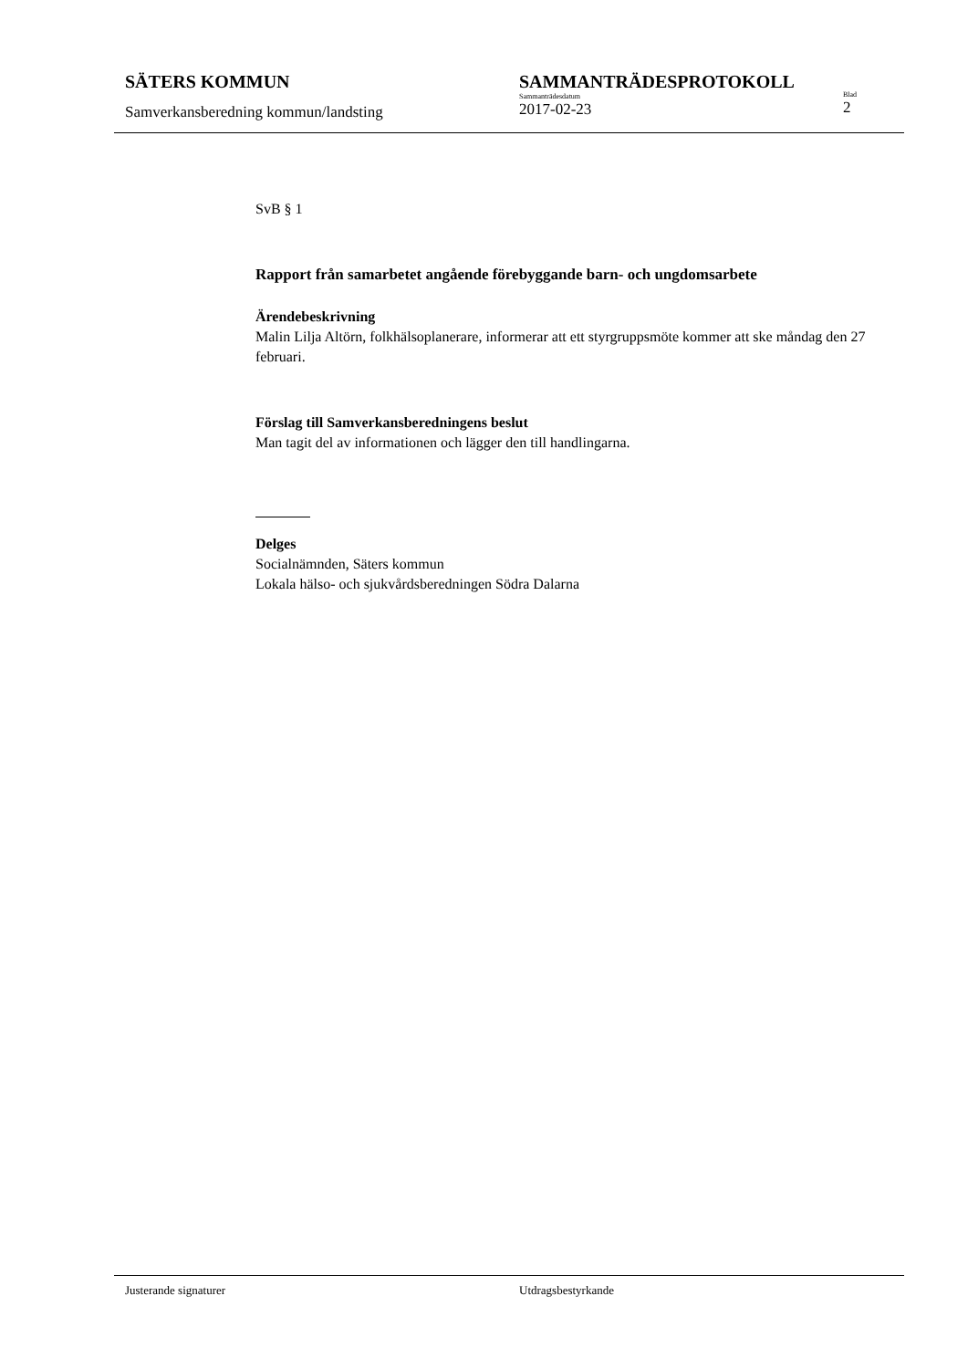SÄTERS KOMMUN
Samverkansberedning kommun/landsting
SAMMANTRÄDESPROTOKOLL
Sammanträdesdatum
2017-02-23
Blad
2
SvB § 1
Rapport från samarbetet angående förebyggande barn- och ungdomsarbete
Ärendebeskrivning
Malin Lilja Altörn, folkhälsoplanerare, informerar att ett styrgruppsmöte kommer att ske måndag den 27 februari.
Förslag till Samverkansberedningens beslut
Man tagit del av informationen och lägger den till handlingarna.
Delges
Socialnämnden, Säters kommun
Lokala hälso- och sjukvårdsberedningen Södra Dalarna
Justerande signaturer Utdragsbestyrkande